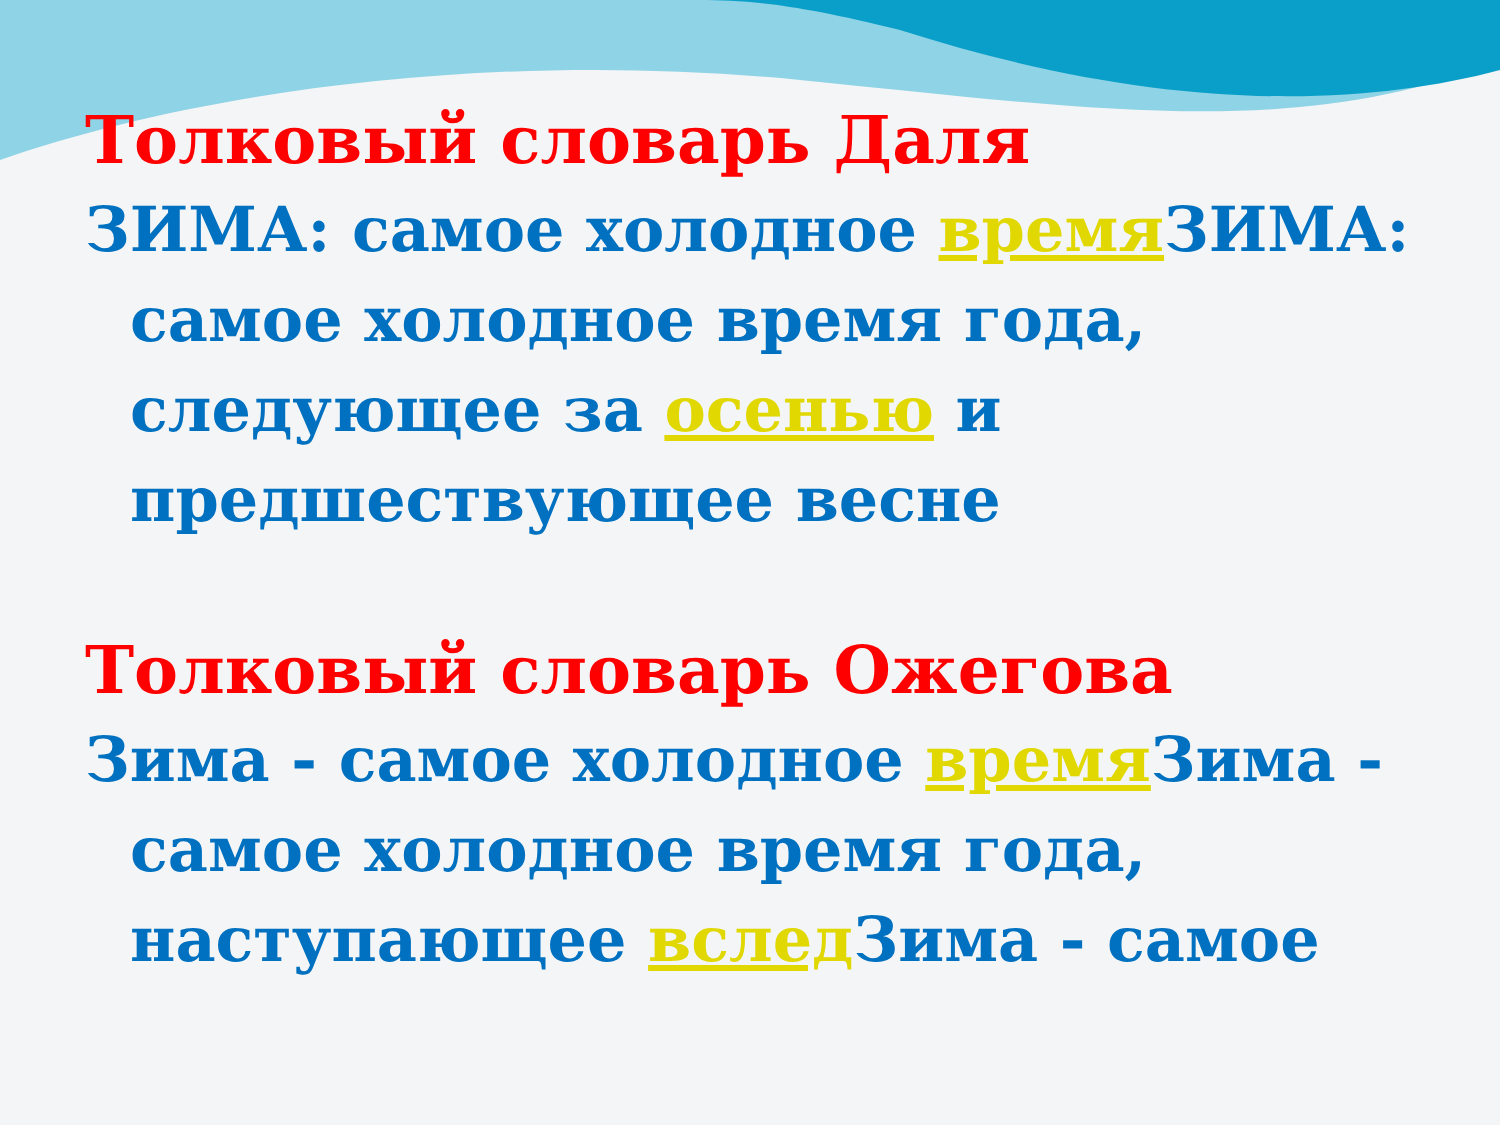Толковый словарь Даля
ЗИМА: самое холодное время ЗИМА: самое холодное время года, следующее за осенью и предшествующее весне
Толковый словарь Ожегова
Зима - самое холодное время Зима - самое холодное время года, наступающее вслед Зима - самое